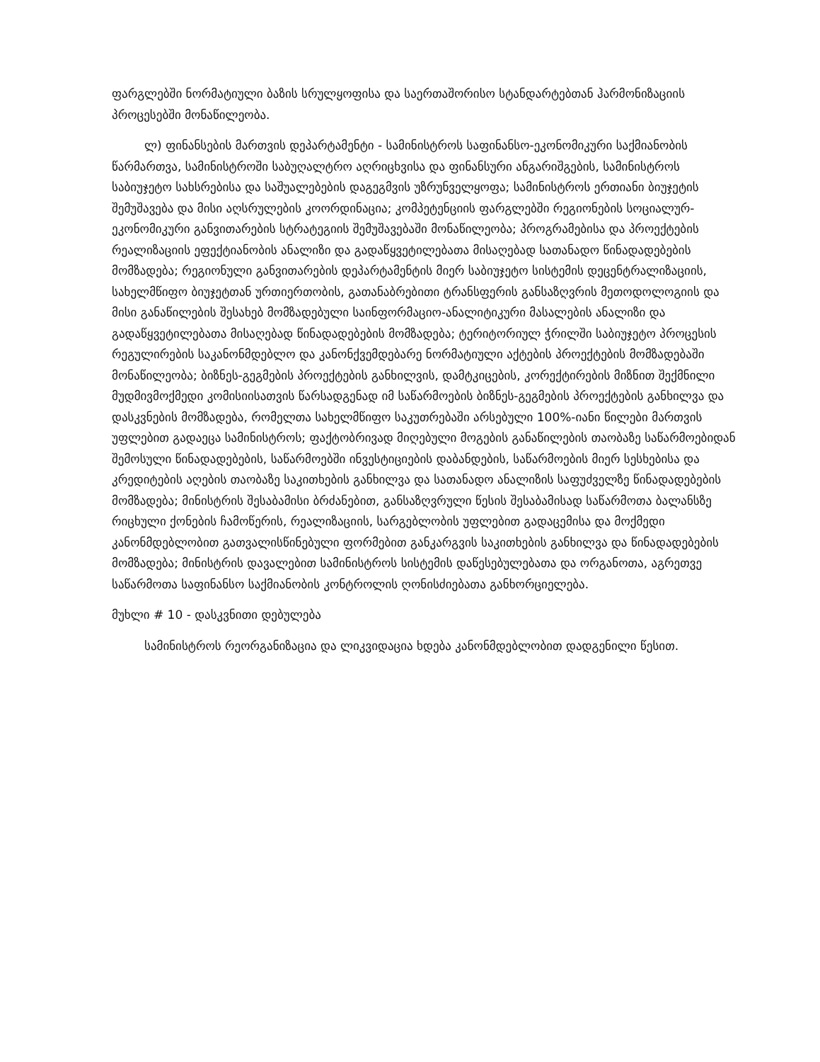ფარგლებში ნორმატიული ბაზის სრულყოფისა და საერთაშორისო სტანდარტებთან ჰარმონიზაციის პროცესებში მონაწილეობა.
ლ) ფინანსების მართვის დეპარტამენტი - სამინისტროს საფინანსო-ეკონომიკური საქმიანობის წარმართვა, სამინისტროში საბუღალტრო აღრიცხვისა და ფინანსური ანგარიშგების, სამინისტროს საბიუჯეტო სახსრებისა და საშუალებების დაგეგმვის უზრუნველყოფა; სამინისტროს ერთიანი ბიუჯეტის შემუშავება და მისი აღსრულების კოორდინაცია; კომპეტენციის ფარგლებში რეგიონების სოციალურ-ეკონომიკური განვითარების სტრატეგიის შემუშავებაში მონაწილეობა; პროგრამებისა და პროექტების რეალიზაციის ეფექტიანობის ანალიზი და გადაწყვეტილებათა მისაღებად სათანადო წინადადებების მომზადება; რეგიონული განვითარების დეპარტამენტის მიერ საბიუჯეტო სისტემის დეცენტრალიზაციის, სახელმწიფო ბიუჯეტთან ურთიერთობის, გათანაბრებითი ტრანსფერის განსაზღვრის მეთოდოლოგიის და მისი განაწილების შესახებ მომზადებული საინფორმაციო-ანალიტიკური მასალების ანალიზი და გადაწყვეტილებათა მისაღებად წინადადებების მომზადება; ტერიტორიულ ჭრილში საბიუჯეტო პროცესის რეგულირების საკანონმდებლო და კანონქვემდებარე ნორმატიული აქტების პროექტების მომზადებაში მონაწილეობა; ბიზნეს-გეგმების პროექტების განხილვის, დამტკიცების, კორექტირების მიზნით შექმნილი მუდმივმოქმედი კომისიისათვის წარსადგენად იმ საწარმოების ბიზნეს-გეგმების პროექტების განხილვა და დასკვნების მომზადება, რომელთა სახელმწიფო საკუთრებაში არსებული 100%-იანი წილები მართვის უფლებით გადაეცა სამინისტროს; ფაქტობრივად მიღებული მოგების განაწილების თაობაზე საწარმოებიდან შემოსული წინადადებების, საწარმოებში ინვესტიციების დაბანდების, საწარმოების მიერ სესხებისა და კრედიტების აღების თაობაზე საკითხების განხილვა და სათანადო ანალიზის საფუძველზე წინადადებების მომზადება; მინისტრის შესაბამისი ბრძანებით, განსაზღვრული წესის შესაბამისად საწარმოთა ბალანსზე რიცხული ქონების ჩამოწერის, რეალიზაციის, სარგებლობის უფლებით გადაცემისა და მოქმედი კანონმდებლობით გათვალისწინებული ფორმებით განკარგვის საკითხების განხილვა და წინადადებების მომზადება; მინისტრის დავალებით სამინისტროს სისტემის დაწესებულებათა და ორგანოთა, აგრეთვე საწარმოთა საფინანსო საქმიანობის კონტროლის ღონისძიებათა განხორციელება.
მუხლი # 10 - დასკვნითი დებულება
სამინისტროს რეორგანიზაცია და ლიკვიდაცია ხდება კანონმდებლობით დადგენილი წესით.